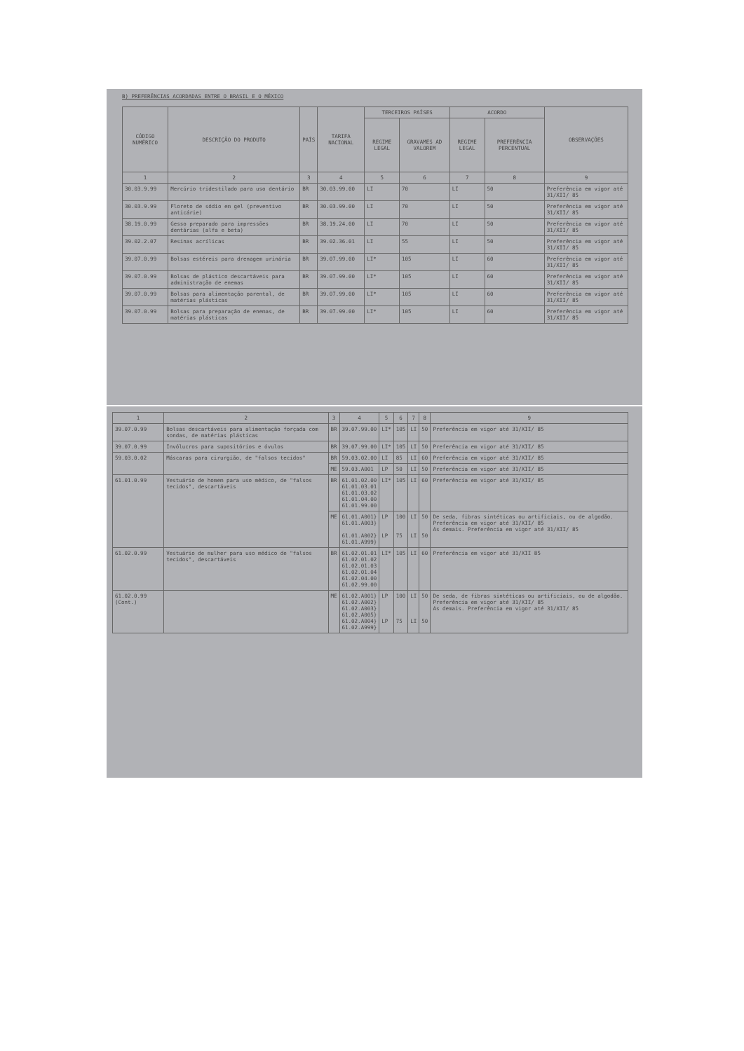B) PREFERÊNCIAS ACORDADAS ENTRE O BRASIL E O MÉXICO
| CÓDIGO NUMÉRICO | DESCRIÇÃO DO PRODUTO | PAÍS | TARIFA NACIONAL | TERCEIROS PAÍSES | | ACORDO | | OBSERVAÇÕES |
| --- | --- | --- | --- | --- | --- | --- | --- | --- |
| | | | | REGIME LEGAL | GRAVAMES AD VALOREM | REGIME LEGAL | PREFERÊNCIA PERCENTUAL | |
| 1 | 2 | 3 | 4 | 5 | 6 | 7 | 8 | 9 |
| 30.03.9.99 | Mercúrio tridestilado para uso dentário | BR | 30.03.99.00 | LI | 70 | LI | 50 | Preferência em vigor até 31/XII/ 85 |
| 30.03.9.99 | Floreto de sódio em gel (preventivo anticárie) | BR | 30.03.99.00 | LI | 70 | LI | 50 | Preferência em vigor até 31/XII/ 85 |
| 38.19.0.99 | Gesso preparado para impressões dentárias (alfa e beta) | BR | 38.19.24.00 | LI | 70 | LI | 50 | Preferência em vigor até 31/XII/ 85 |
| 39.02.2.07 | Resinas acrílicas | BR | 39.02.36.01 | LI | 55 | LI | 50 | Preferência em vigor até 31/XII/ 85 |
| 39.07.0.99 | Bolsas estéreis para drenagem urinária | BR | 39.07.99.00 | LI* | 105 | LI | 60 | Preferência em vigor até 31/XII/ 85 |
| 39.07.0.99 | Bolsas de plástico descartáveis para administração de enemas | BR | 39.07.99.00 | LI* | 105 | LI | 60 | Preferência em vigor até 31/XII/ 85 |
| 39.07.0.99 | Bolsas para alimentação parental, de matérias plásticas | BR | 39.07.99.00 | LI* | 105 | LI | 60 | Preferência em vigor até 31/XII/ 85 |
| 39.07.0.99 | Bolsas para preparação de enemas, de matérias plásticas | BR | 39.07.99.00 | LI* | 105 | LI | 60 | Preferência em vigor até 31/XII/ 85 |
| 1 | 2 | 3 | 4 | 5 | 6 | 7 | 8 | 9 |
| 39.07.0.99 | Bolsas descartáveis para alimentação forçada com sondas, de matérias plásticas | BR | 39.07.99.00 | LI* | 105 | LI | 50 | Preferência em vigor até 31/XII/ 85 |
| 39.07.0.99 | Invólucros para supositórios e óvulos | BR | 39.07.99.00 | LI* | 105 | LI | 50 | Preferência em vigor até 31/XII/ 85 |
| 59.03.0.02 | Máscaras para cirurgião, de "falsos tecidos" | BR | 59.03.02.00 | LI | 85 | LI | 60 | Preferência em vigor até 31/XII/ 85 |
| | | ME | 59.03.A001 | LP | 50 | LI | 50 | Preferência em vigor até 31/XII/ 85 |
| 61.01.0.99 | Vestuário de homem para uso médico, de "falsos tecidos", descartáveis | BR | 61.01.02.00 61.01.03.01 61.01.03.02 61.01.04.00 61.01.99.00 | LI* | 105 | LI | 60 | Preferência em vigor até 31/XII/ 85 |
| | | ME | 61.01.A001} 61.01.A003} 61.01.A002} 61.01.A999} | LP LP | 100 75 | LI LI | 50 50 | De seda, fibras sintéticas ou artificiais, ou de algodão. Preferência em vigor até 31/XII/ 85 As demais. Preferência em vigor até 31/XII/ 85 |
| 61.02.0.99 | Vestuário de mulher para uso médico de "falsos tecidos", descartáveis | BR | 61.02.01.01 61.02.01.02 61.02.01.03 61.02.01.04 61.02.04.00 61.02.99.00 | LI* | 105 | LI | 60 | Preferência em vigor até 31/XII 85 |
| 61.02.0.99 (Cont.) | | ME | 61.02.A001} 61.02.A002} 61.02.A003} 61.02.A005} 61.02.A004} 61.02.A999} | LP LP | 100 75 | LI LI | 50 50 | De seda, de fibras sintéticas ou artificiais, ou de algodão. Preferência em vigor até 31/XII/ 85 As demais. Preferência em vigor até 31/XII/ 85 |